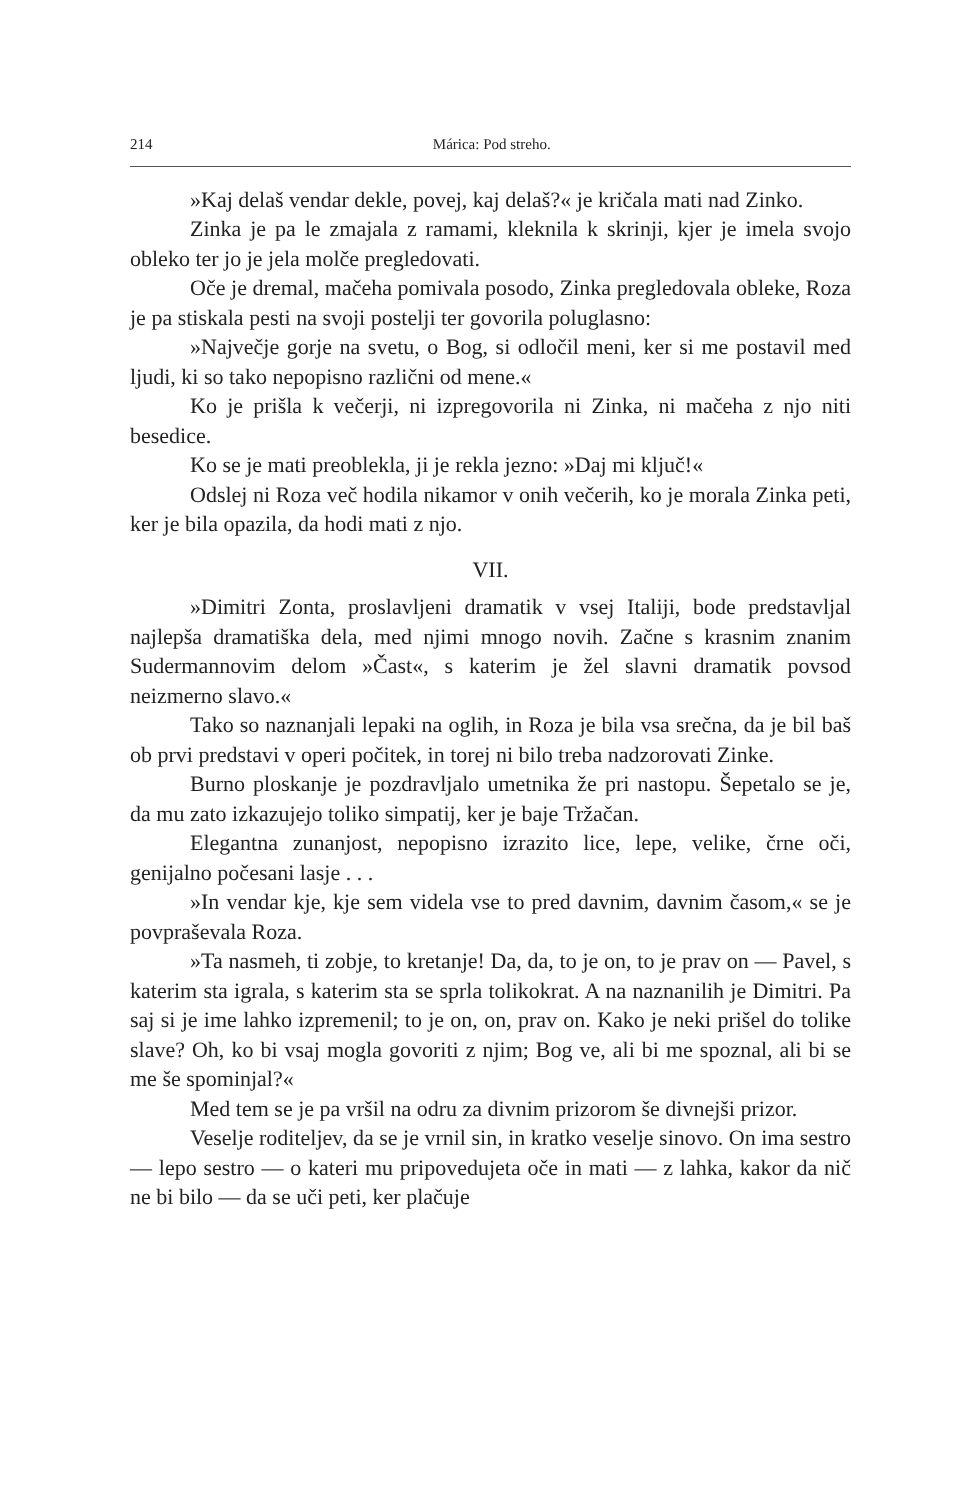214 Márica: Pod streho.
»Kaj delaš vendar dekle, povej, kaj delaš?« je kričala mati nad Zinko.
Zinka je pa le zmajala z ramami, kleknila k skrinji, kjer je imela svojo obleko ter jo je jela molče pregledovati.
Oče je dremal, mačeha pomivala posodo, Zinka pregledovala obleke, Roza je pa stiskala pesti na svoji postelji ter govorila poluglasno:
»Največje gorje na svetu, o Bog, si odločil meni, ker si me postavil med ljudi, ki so tako nepopisno različni od mene.«
Ko je prišla k večerji, ni izpregovorila ni Zinka, ni mačeha z njo niti besedice.
Ko se je mati preoblekla, ji je rekla jezno: »Daj mi ključ!«
Odslej ni Roza več hodila nikamor v onih večerih, ko je morala Zinka peti, ker je bila opazila, da hodi mati z njo.
VII.
»Dimitri Zonta, proslavljeni dramatik v vsej Italiji, bode predstavljal najlepša dramatiška dela, med njimi mnogo novih. Začne s krasnim znanim Sudermannovim delom »Čast«, s katerim je žel slavni dramatik povsod neizmerno slavo.«
Tako so naznanjali lepaki na oglih, in Roza je bila vsa srečna, da je bil baš ob prvi predstavi v operi počitek, in torej ni bilo treba nadzorovati Zinke.
Burno ploskanje je pozdravljalo umetnika že pri nastopu. Šepetalo se je, da mu zato izkazujejo toliko simpatij, ker je baje Tržačan.
Elegantna zunanjost, nepopisno izrazito lice, lepe, velike, črne oči, genijalno počesani lasje . . .
»In vendar kje, kje sem videla vse to pred davnim, davnim časom,« se je povpraševala Roza.
»Ta nasmeh, ti zobje, to kretanje! Da, da, to je on, to je prav on — Pavel, s katerim sta igrala, s katerim sta se sprla tolikokrat. A na naznanilih je Dimitri. Pa saj si je ime lahko izpremenil; to je on, on, prav on. Kako je neki prišel do tolike slave? Oh, ko bi vsaj mogla govoriti z njim; Bog ve, ali bi me spoznal, ali bi se me še spominjal?«
Med tem se je pa vršil na odru za divnim prizorom še divnejši prizor.
Veselje roditeljev, da se je vrnil sin, in kratko veselje sinovo. On ima sestro — lepo sestro — o kateri mu pripovedujeta oče in mati — z lahka, kakor da nič ne bi bilo — da se uči peti, ker plačuje